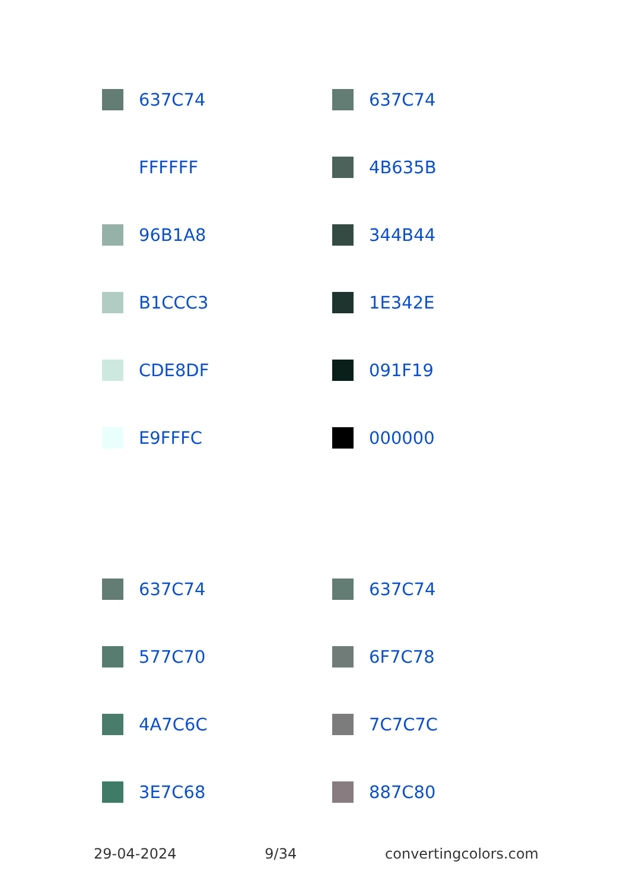637C74
637C74
FFFFFF
4B635B
96B1A8
344B44
B1CCC3
1E342E
CDE8DF
091F19
E9FFFC
000000
637C74
637C74
577C70
6F7C78
4A7C6C
7C7C7C
3E7C68
887C80
29-04-2024 9/34 convertingcolors.com